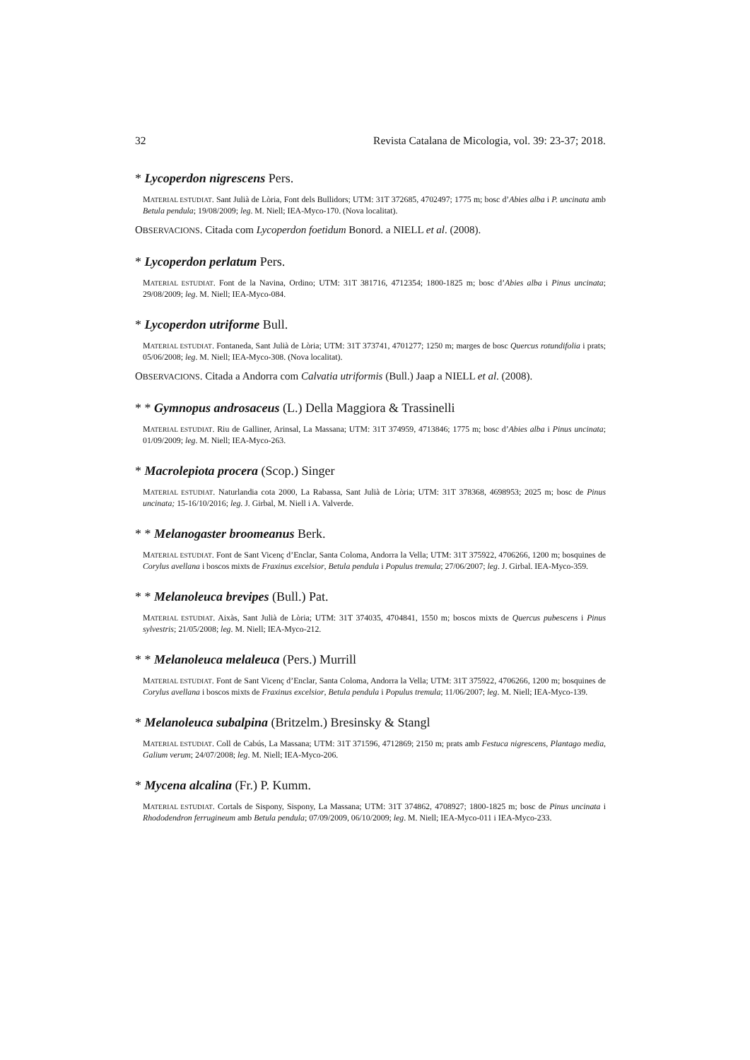32 Revista Catalana de Micologia, vol. 39: 23-37; 2018.
* Lycoperdon nigrescens Pers.
MATERIAL ESTUDIAT. Sant Julià de Lòria, Font dels Bullidors; UTM: 31T 372685, 4702497; 1775 m; bosc d’Abies alba i P. uncinata amb Betula pendula; 19/08/2009; leg. M. Niell; IEA-Myco-170. (Nova localitat).
OBSERVACIONS. Citada com Lycoperdon foetidum Bonord. a NIELL et al. (2008).
* Lycoperdon perlatum Pers.
MATERIAL ESTUDIAT. Font de la Navina, Ordino; UTM: 31T 381716, 4712354; 1800-1825 m; bosc d’Abies alba i Pinus uncinata; 29/08/2009; leg. M. Niell; IEA-Myco-084.
* Lycoperdon utriforme Bull.
MATERIAL ESTUDIAT. Fontaneda, Sant Julià de Lòria; UTM: 31T 373741, 4701277; 1250 m; marges de bosc Quercus rotundifolia i prats; 05/06/2008; leg. M. Niell; IEA-Myco-308. (Nova localitat).
OBSERVACIONS. Citada a Andorra com Calvatia utriformis (Bull.) Jaap a NIELL et al. (2008).
* * Gymnopus androsaceus (L.) Della Maggiora & Trassinelli
MATERIAL ESTUDIAT. Riu de Galliner, Arinsal, La Massana; UTM: 31T 374959, 4713846; 1775 m; bosc d’Abies alba i Pinus uncinata; 01/09/2009; leg. M. Niell; IEA-Myco-263.
* Macrolepiota procera (Scop.) Singer
MATERIAL ESTUDIAT. Naturlandia cota 2000, La Rabassa, Sant Julià de Lòria; UTM: 31T 378368, 4698953; 2025 m; bosc de Pinus uncinata; 15-16/10/2016; leg. J. Girbal, M. Niell i A. Valverde.
* * Melanogaster broomeanus Berk.
MATERIAL ESTUDIAT. Font de Sant Vicenç d’Enclar, Santa Coloma, Andorra la Vella; UTM: 31T 375922, 4706266, 1200 m; bosquines de Corylus avellana i boscos mixts de Fraxinus excelsior, Betula pendula i Populus tremula; 27/06/2007; leg. J. Girbal. IEA-Myco-359.
* * Melanoleuca brevipes (Bull.) Pat.
MATERIAL ESTUDIAT. Aixàs, Sant Julià de Lòria; UTM: 31T 374035, 4704841, 1550 m; boscos mixts de Quercus pubescens i Pinus sylvestris; 21/05/2008; leg. M. Niell; IEA-Myco-212.
* * Melanoleuca melaleuca (Pers.) Murrill
MATERIAL ESTUDIAT. Font de Sant Vicenç d’Enclar, Santa Coloma, Andorra la Vella; UTM: 31T 375922, 4706266, 1200 m; bosquines de Corylus avellana i boscos mixts de Fraxinus excelsior, Betula pendula i Populus tremula; 11/06/2007; leg. M. Niell; IEA-Myco-139.
* Melanoleuca subalpina (Britzelm.) Bresinsky & Stangl
MATERIAL ESTUDIAT. Coll de Cabús, La Massana; UTM: 31T 371596, 4712869; 2150 m; prats amb Festuca nigrescens, Plantago media, Galium verum; 24/07/2008; leg. M. Niell; IEA-Myco-206.
* Mycena alcalina (Fr.) P. Kumm.
MATERIAL ESTUDIAT. Cortals de Sispony, Sispony, La Massana; UTM: 31T 374862, 4708927; 1800-1825 m; bosc de Pinus uncinata i Rhododendron ferrugineum amb Betula pendula; 07/09/2009, 06/10/2009; leg. M. Niell; IEA-Myco-011 i IEA-Myco-233.